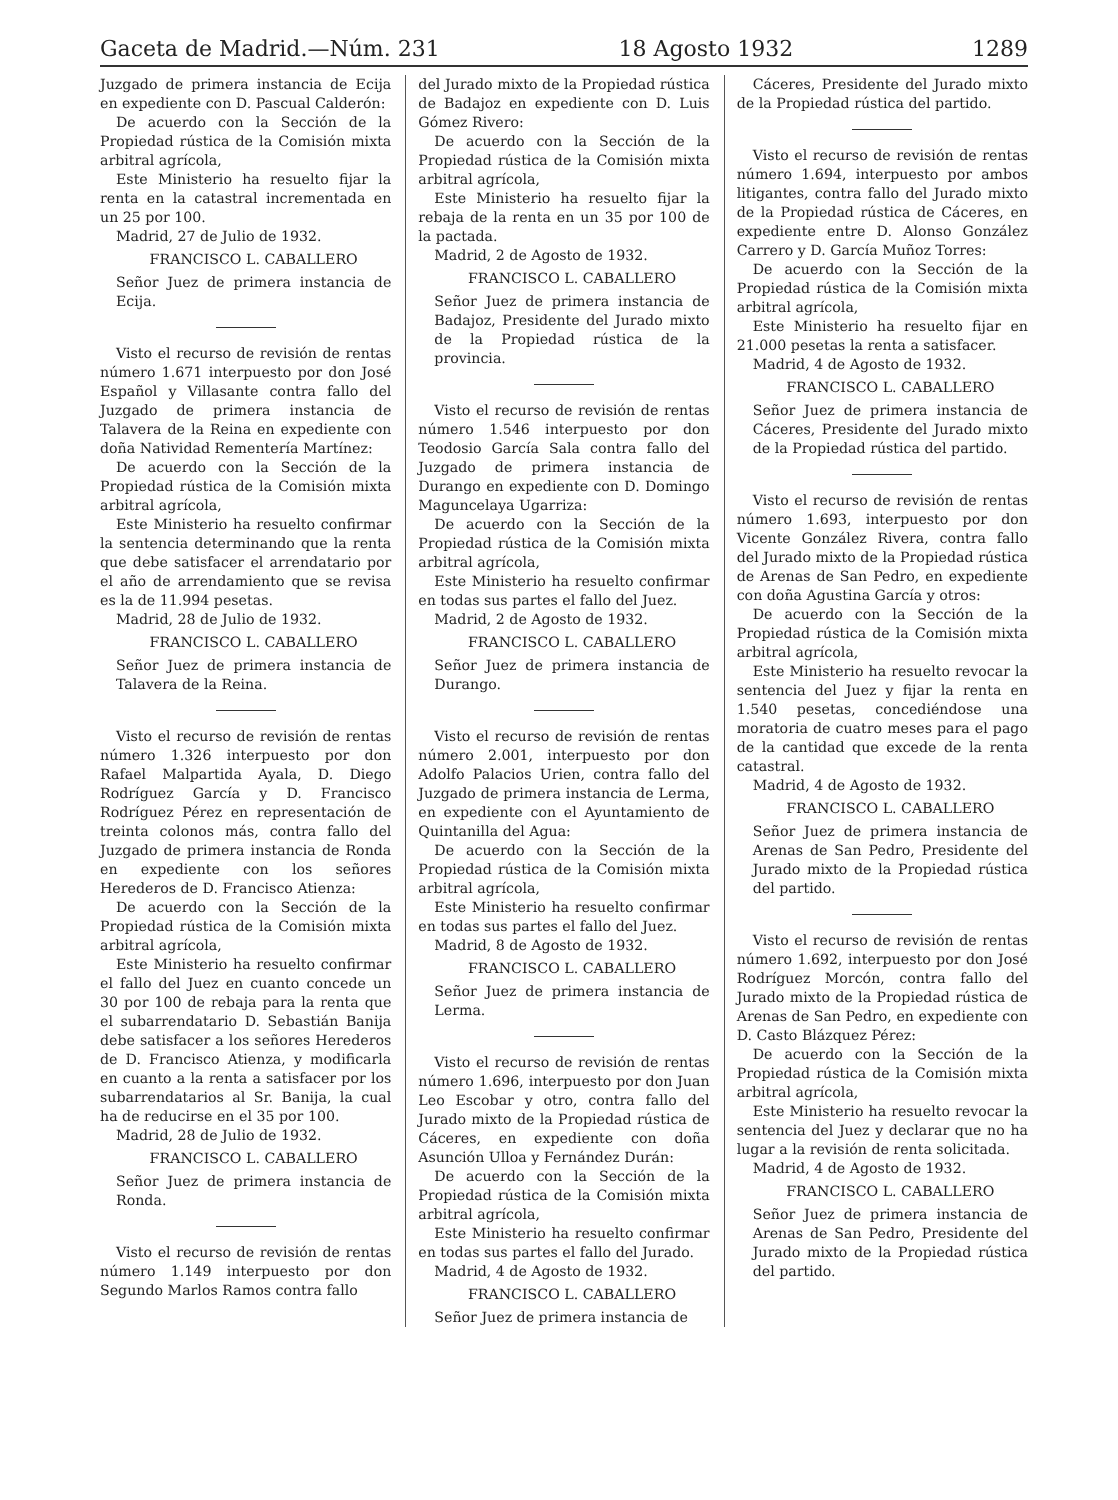Gaceta de Madrid.—Núm. 231 18 Agosto 1932 1289
Juzgado de primera instancia de Ecija en expediente con D. Pascual Calderón:
De acuerdo con la Sección de la Propiedad rústica de la Comisión mixta arbitral agrícola,
Este Ministerio ha resuelto fijar la renta en la catastral incrementada en un 25 por 100.
Madrid, 27 de Julio de 1932.
FRANCISCO L. CABALLERO
Señor Juez de primera instancia de Ecija.
Visto el recurso de revisión de rentas número 1.671 interpuesto por don José Español y Villasante contra fallo del Juzgado de primera instancia de Talavera de la Reina en expediente con doña Natividad Rementería Martínez:
De acuerdo con la Sección de la Propiedad rústica de la Comisión mixta arbitral agrícola,
Este Ministerio ha resuelto confirmar la sentencia determinando que la renta que debe satisfacer el arrendatario por el año de arrendamiento que se revisa es la de 11.994 pesetas.
Madrid, 28 de Julio de 1932.
FRANCISCO L. CABALLERO
Señor Juez de primera instancia de Talavera de la Reina.
Visto el recurso de revisión de rentas número 1.326 interpuesto por don Rafael Malpartida Ayala, D. Diego Rodríguez García y D. Francisco Rodríguez Pérez en representación de treinta colonos más, contra fallo del Juzgado de primera instancia de Ronda en expediente con los señores Herederos de D. Francisco Atienza:
De acuerdo con la Sección de la Propiedad rústica de la Comisión mixta arbitral agrícola,
Este Ministerio ha resuelto confirmar el fallo del Juez en cuanto concede un 30 por 100 de rebaja para la renta que el subarrendatario D. Sebastián Banija debe satisfacer a los señores Herederos de D. Francisco Atienza, y modificarla en cuanto a la renta a satisfacer por los subarrendatarios al Sr. Banija, la cual ha de reducirse en el 35 por 100.
Madrid, 28 de Julio de 1932.
FRANCISCO L. CABALLERO
Señor Juez de primera instancia de Ronda.
Visto el recurso de revisión de rentas número 1.149 interpuesto por don Segundo Marlos Ramos contra fallo
del Jurado mixto de la Propiedad rústica de Badajoz en expediente con D. Luis Gómez Rivero:
De acuerdo con la Sección de la Propiedad rústica de la Comisión mixta arbitral agrícola,
Este Ministerio ha resuelto fijar la rebaja de la renta en un 35 por 100 de la pactada.
Madrid, 2 de Agosto de 1932.
FRANCISCO L. CABALLERO
Señor Juez de primera instancia de Badajoz, Presidente del Jurado mixto de la Propiedad rústica de la provincia.
Visto el recurso de revisión de rentas número 1.546 interpuesto por don Teodosio García Sala contra fallo del Juzgado de primera instancia de Durango en expediente con D. Domingo Maguncelaya Ugarriza:
De acuerdo con la Sección de la Propiedad rústica de la Comisión mixta arbitral agrícola,
Este Ministerio ha resuelto confirmar en todas sus partes el fallo del Juez.
Madrid, 2 de Agosto de 1932.
FRANCISCO L. CABALLERO
Señor Juez de primera instancia de Durango.
Visto el recurso de revisión de rentas número 2.001, interpuesto por don Adolfo Palacios Urien, contra fallo del Juzgado de primera instancia de Lerma, en expediente con el Ayuntamiento de Quintanilla del Agua:
De acuerdo con la Sección de la Propiedad rústica de la Comisión mixta arbitral agrícola,
Este Ministerio ha resuelto confirmar en todas sus partes el fallo del Juez.
Madrid, 8 de Agosto de 1932.
FRANCISCO L. CABALLERO
Señor Juez de primera instancia de Lerma.
Visto el recurso de revisión de rentas número 1.696, interpuesto por don Juan Leo Escobar y otro, contra fallo del Jurado mixto de la Propiedad rústica de Cáceres, en expediente con doña Asunción Ulloa y Fernández Durán:
De acuerdo con la Sección de la Propiedad rústica de la Comisión mixta arbitral agrícola,
Este Ministerio ha resuelto confirmar en todas sus partes el fallo del Jurado.
Madrid, 4 de Agosto de 1932.
FRANCISCO L. CABALLERO
Señor Juez de primera instancia de
Cáceres, Presidente del Jurado mixto de la Propiedad rústica del partido.
Visto el recurso de revisión de rentas número 1.694, interpuesto por ambos litigantes, contra fallo del Jurado mixto de la Propiedad rústica de Cáceres, en expediente entre D. Alonso González Carrero y D. García Muñoz Torres:
De acuerdo con la Sección de la Propiedad rústica de la Comisión mixta arbitral agrícola,
Este Ministerio ha resuelto fijar en 21.000 pesetas la renta a satisfacer.
Madrid, 4 de Agosto de 1932.
FRANCISCO L. CABALLERO
Señor Juez de primera instancia de Cáceres, Presidente del Jurado mixto de la Propiedad rústica del partido.
Visto el recurso de revisión de rentas número 1.693, interpuesto por don Vicente González Rivera, contra fallo del Jurado mixto de la Propiedad rústica de Arenas de San Pedro, en expediente con doña Agustina García y otros:
De acuerdo con la Sección de la Propiedad rústica de la Comisión mixta arbitral agrícola,
Este Ministerio ha resuelto revocar la sentencia del Juez y fijar la renta en 1.540 pesetas, concediéndose una moratoria de cuatro meses para el pago de la cantidad que excede de la renta catastral.
Madrid, 4 de Agosto de 1932.
FRANCISCO L. CABALLERO
Señor Juez de primera instancia de Arenas de San Pedro, Presidente del Jurado mixto de la Propiedad rústica del partido.
Visto el recurso de revisión de rentas número 1.692, interpuesto por don José Rodríguez Morcón, contra fallo del Jurado mixto de la Propiedad rústica de Arenas de San Pedro, en expediente con D. Casto Blázquez Pérez:
De acuerdo con la Sección de la Propiedad rústica de la Comisión mixta arbitral agrícola,
Este Ministerio ha resuelto revocar la sentencia del Juez y declarar que no ha lugar a la revisión de renta solicitada.
Madrid, 4 de Agosto de 1932.
FRANCISCO L. CABALLERO
Señor Juez de primera instancia de Arenas de San Pedro, Presidente del Jurado mixto de la Propiedad rústica del partido.